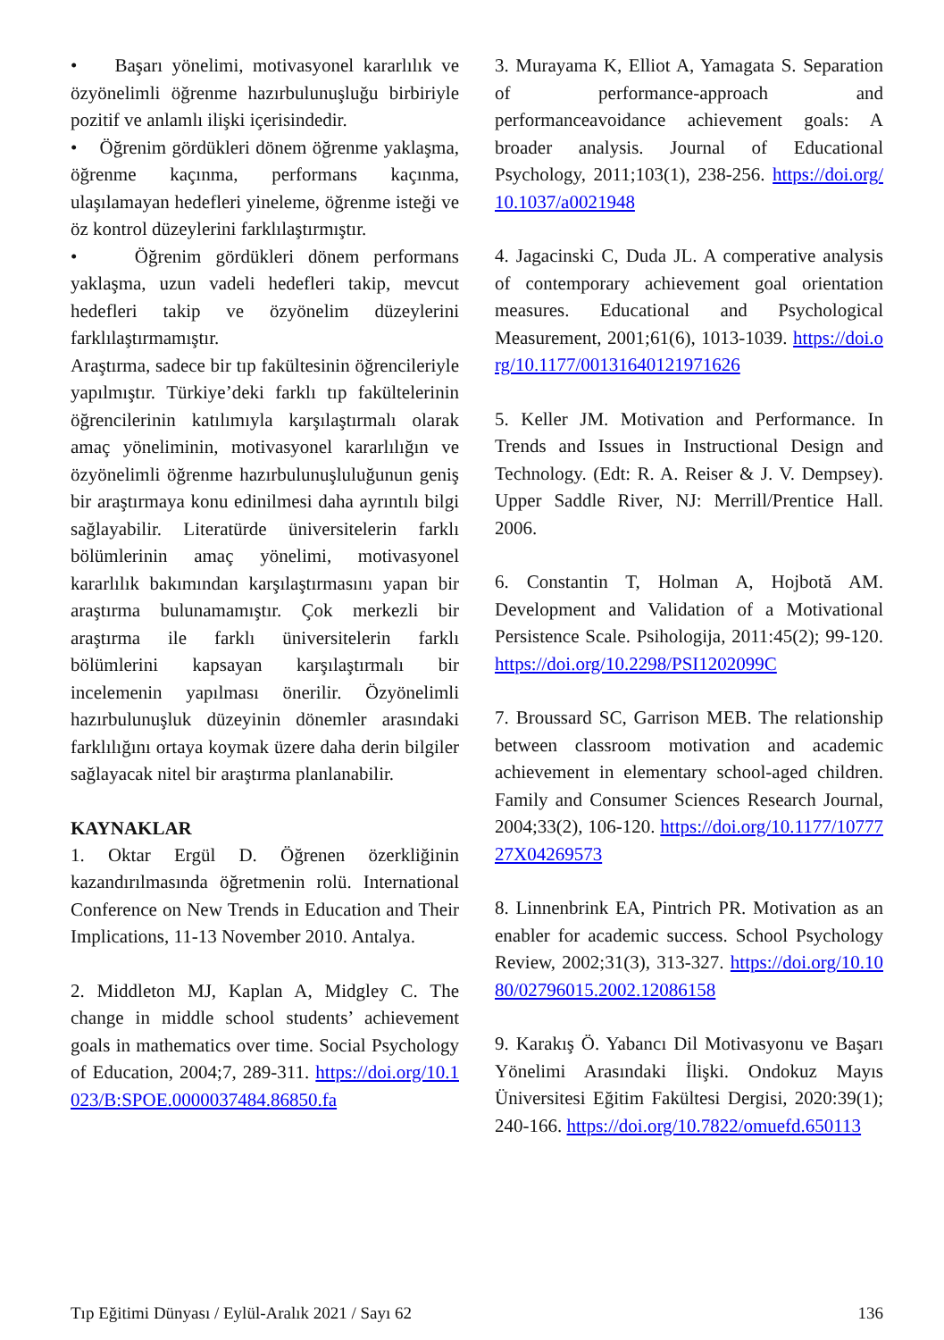• Başarı yönelimi, motivasyonel kararlılık ve özyönelimli öğrenme hazırbulunuşluğu birbiriyle pozitif ve anlamlı ilişki içerisindedir.
• Öğrenim gördükleri dönem öğrenme yaklaşma, öğrenme kaçınma, performans kaçınma, ulaşılamayan hedefleri yineleme, öğrenme isteği ve öz kontrol düzeylerini farklılaştırmıştır.
• Öğrenim gördükleri dönem performans yaklaşma, uzun vadeli hedefleri takip, mevcut hedefleri takip ve özyönelim düzeylerini farklılaştırmamıştır.
Araştırma, sadece bir tıp fakültesinin öğrencileriyle yapılmıştır. Türkiye’deki farklı tıp fakültelerinin öğrencilerinin katılımıyla karşılaştırmalı olarak amaç yöneliminin, motivasyonel kararlılığın ve özyönelimli öğrenme hazırbulunuşluluğunun geniş bir araştırmaya konu edinilmesi daha ayrıntılı bilgi sağlayabilir. Literatürde üniversitelerin farklı bölümlerinin amaç yönelimi, motivasyonel kararlılık bakımından karşılaştırmasını yapan bir araştırma bulunamamıştır. Çok merkezli bir araştırma ile farklı üniversitelerin farklı bölümlerini kapsayan karşılaştırmalı bir incelemenin yapılması önerilir. Özyönelimli hazırbulunuşluk düzeyinin dönemler arasındaki farklılığını ortaya koymak üzere daha derin bilgiler sağlayacak nitel bir araştırma planlanabilir.
KAYNAKLAR
1. Oktar Ergül D. Öğrenen özerkliğinin kazandırılmasında öğretmenin rolü. International Conference on New Trends in Education and Their Implications, 11-13 November 2010. Antalya.
2. Middleton MJ, Kaplan A, Midgley C. The change in middle school students’ achievement goals in mathematics over time. Social Psychology of Education, 2004;7, 289-311. https://doi.org/10.1023/B:SPOE.0000037484.86850.fa
3. Murayama K, Elliot A, Yamagata S. Separation of performance-approach and performanceavoidance achievement goals: A broader analysis. Journal of Educational Psychology, 2011;103(1), 238-256. https://doi.org/10.1037/a0021948
4. Jagacinski C, Duda JL. A comperative analysis of contemporary achievement goal orientation measures. Educational and Psychological Measurement, 2001;61(6), 1013-1039. https://doi.org/10.1177/00131640121971626
5. Keller JM. Motivation and Performance. In Trends and Issues in Instructional Design and Technology. (Edt: R. A. Reiser & J. V. Dempsey). Upper Saddle River, NJ: Merrill/Prentice Hall. 2006.
6. Constantin T, Holman A, Hojbotă AM. Development and Validation of a Motivational Persistence Scale. Psihologija, 2011:45(2); 99-120. https://doi.org/10.2298/PSI1202099C
7. Broussard SC, Garrison MEB. The relationship between classroom motivation and academic achievement in elementary school-aged children. Family and Consumer Sciences Research Journal, 2004;33(2), 106-120. https://doi.org/10.1177/1077727X04269573
8. Linnenbrink EA, Pintrich PR. Motivation as an enabler for academic success. School Psychology Review, 2002;31(3), 313-327. https://doi.org/10.1080/02796015.2002.12086158
9. Karakış Ö. Yabancı Dil Motivasyonu ve Başarı Yönelimi Arasındaki İlişki. Ondokuz Mayıs Üniversitesi Eğitim Fakültesi Dergisi, 2020:39(1); 240-166. https://doi.org/10.7822/omuefd.650113
Tıp Eğitimi Dünyası / Eylül-Aralık 2021 / Sayı 62 136